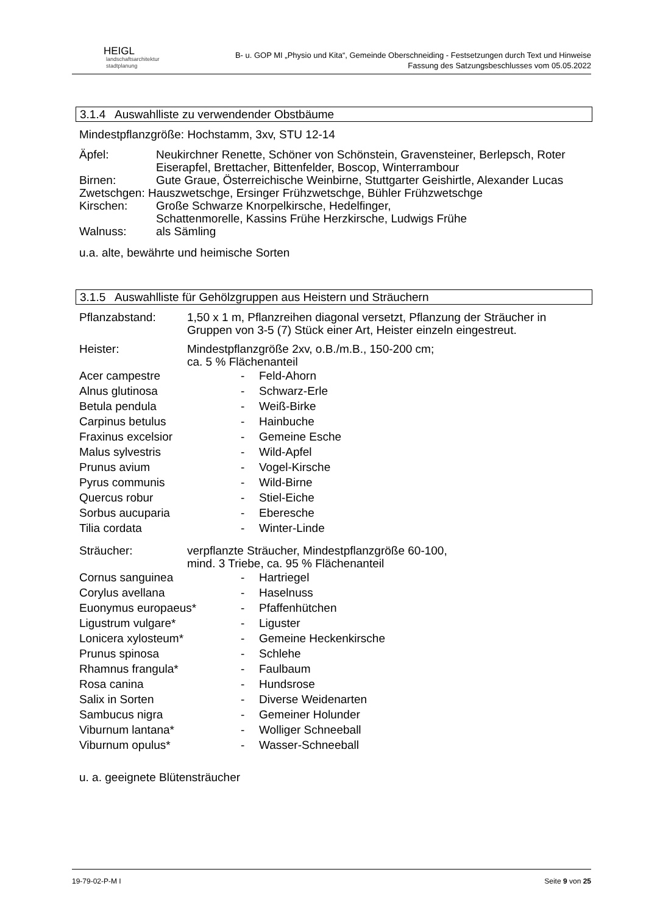HEIGL
landschaftsarchitektur
stadtplanung
B- u. GOP MI „Physio und Kita“, Gemeinde Oberschneiding - Festsetzungen durch Text und Hinweise
Fassung des Satzungsbeschlusses vom 05.05.2022
3.1.4 Auswahlliste zu verwendender Obstbäume
Mindestpflanzgröße: Hochstamm, 3xv, STU 12-14
| Äpfel: | Neukirchner Renette, Schöner von Schönstein, Gravensteiner, Berlepsch, Roter Eiserapfel, Brettacher, Bittenfelder, Boscop, Winterrambour |
| Birnen: | Gute Graue, Österreichische Weinbirne, Stuttgarter Geishirtle, Alexander Lucas |
| Zwetschgen: Hauszwetschge, Ersinger Frühzwetschge, Bühler Frühzwetschge | |
| Kirschen: | Große Schwarze Knorpelkirsche, Hedelfinger, Schattenmorelle, Kassins Frühe Herzkirsche, Ludwigs Frühe |
| Walnuss: | als Sämling |
u.a. alte, bewährte und heimische Sorten
3.1.5 Auswahlliste für Gehölzgruppen aus Heistern und Sträuchern
| Pflanzabstand: | 1,50 x 1 m, Pflanzreihen diagonal versetzt, Pflanzung der Sträucher in Gruppen von 3-5 (7) Stück einer Art, Heister einzeln eingestreut. |
| Heister: | Mindestpflanzgröße 2xv, o.B./m.B., 150-200 cm; ca. 5 % Flächenanteil |
| Acer campestre | - | Feld-Ahorn |
| Alnus glutinosa | - | Schwarz-Erle |
| Betula pendula | - | Weiß-Birke |
| Carpinus betulus | - | Hainbuche |
| Fraxinus excelsior | - | Gemeine Esche |
| Malus sylvestris | - | Wild-Apfel |
| Prunus avium | - | Vogel-Kirsche |
| Pyrus communis | - | Wild-Birne |
| Quercus robur | - | Stiel-Eiche |
| Sorbus aucuparia | - | Eberesche |
| Tilia cordata | - | Winter-Linde |
| Sträucher: | verpflanzte Sträucher, Mindestpflanzgröße 60-100, mind. 3 Triebe, ca. 95 % Flächenanteil |
| Cornus sanguinea | - | Hartriegel |
| Corylus avellana | - | Haselnuss |
| Euonymus europaeus* | - | Pfaffenhütchen |
| Ligustrum vulgare* | - | Liguster |
| Lonicera xylosteum* | - | Gemeine Heckenkirsche |
| Prunus spinosa | - | Schlehe |
| Rhamnus frangula* | - | Faulbaum |
| Rosa canina | - | Hundsrose |
| Salix in Sorten | - | Diverse Weidenarten |
| Sambucus nigra | - | Gemeiner Holunder |
| Viburnum lantana* | - | Wolliger Schneeball |
| Viburnum opulus* | - | Wasser-Schneeball |
u. a. geeignete Blütensträucher
19-79-02-P-M I Seite 9 von 25